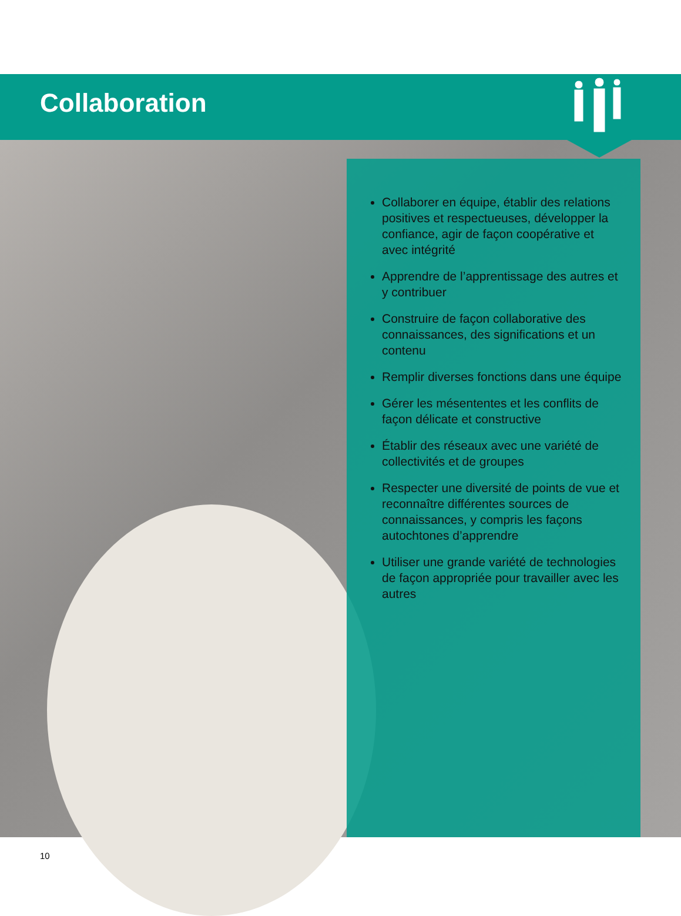Collaboration
Collaborer en équipe, établir des relations positives et respectueuses, développer la confiance, agir de façon coopérative et avec intégrité
Apprendre de l’apprentissage des autres et y contribuer
Construire de façon collaborative des connaissances, des significations et un contenu
Remplir diverses fonctions dans une équipe
Gérer les mésententes et les conflits de façon délicate et constructive
Établir des réseaux avec une variété de collectivités et de groupes
Respecter une diversité de points de vue et reconnaître différentes sources de connaissances, y compris les façons autochtones d’apprendre
Utiliser une grande variété de technologies de façon appropriée pour travailler avec les autres
10